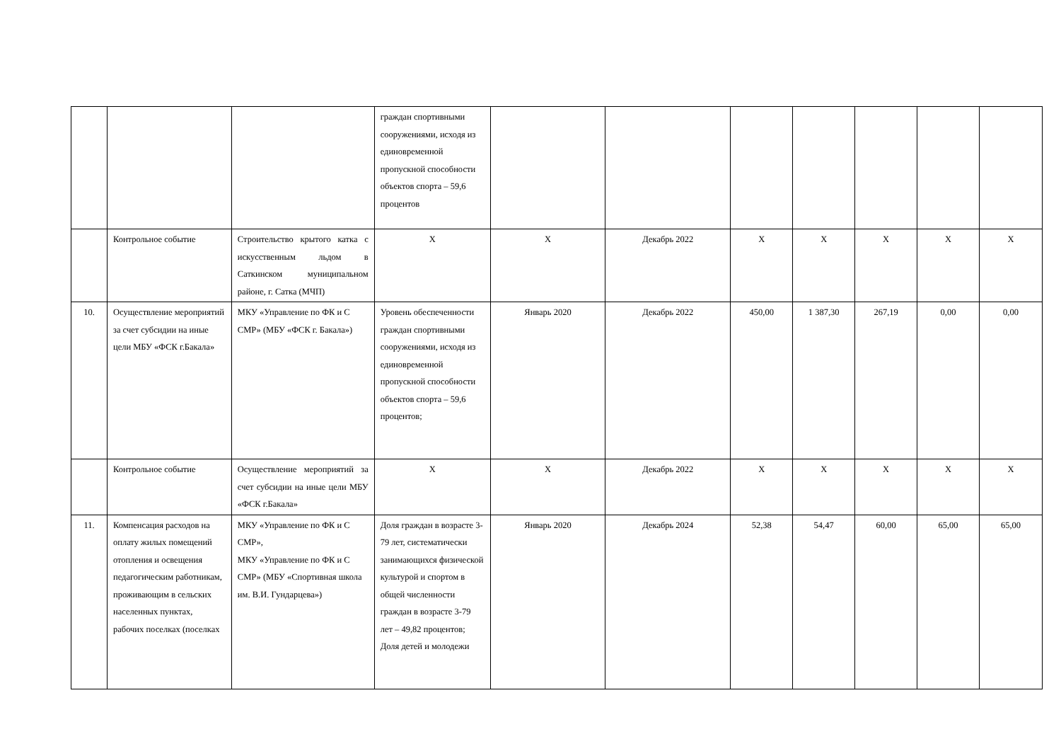| | | | граждан спортивными сооружениями, исходя из единовременной пропускной способности объектов спорта – 59,6 процентов | | | | | | | |
| | Контрольное событие | Строительство крытого катка с искусственным льдом в Саткинском муниципальном районе, г. Сатка (МЧП) | X | X | Декабрь 2022 | X | X | X | X | X |
| 10. | Осуществление мероприятий за счет субсидии на иные цели МБУ «ФСК г.Бакала» | МКУ «Управление по ФК и С СМР» (МБУ «ФСК г. Бакала») | Уровень обеспеченности граждан спортивными сооружениями, исходя из единовременной пропускной способности объектов спорта – 59,6 процентов; | Январь 2020 | Декабрь 2022 | 450,00 | 1 387,30 | 267,19 | 0,00 | 0,00 |
| | Контрольное событие | Осуществление мероприятий за счет субсидии на иные цели МБУ «ФСК г.Бакала» | X | X | Декабрь 2022 | X | X | X | X | X |
| 11. | Компенсация расходов на оплату жилых помещений отопления и освещения педагогическим работникам, проживающим в сельских населенных пунктах, рабочих поселках (поселках | МКУ «Управление по ФК и С СМР», МКУ «Управление по ФК и С СМР» (МБУ «Спортивная школа им. В.И. Гундарцева») | Доля граждан в возрасте 3-79 лет, систематически занимающихся физической культурой и спортом в общей численности граждан в возрасте 3-79 лет – 49,82 процентов; Доля детей и молодежи | Январь 2020 | Декабрь 2024 | 52,38 | 54,47 | 60,00 | 65,00 | 65,00 |